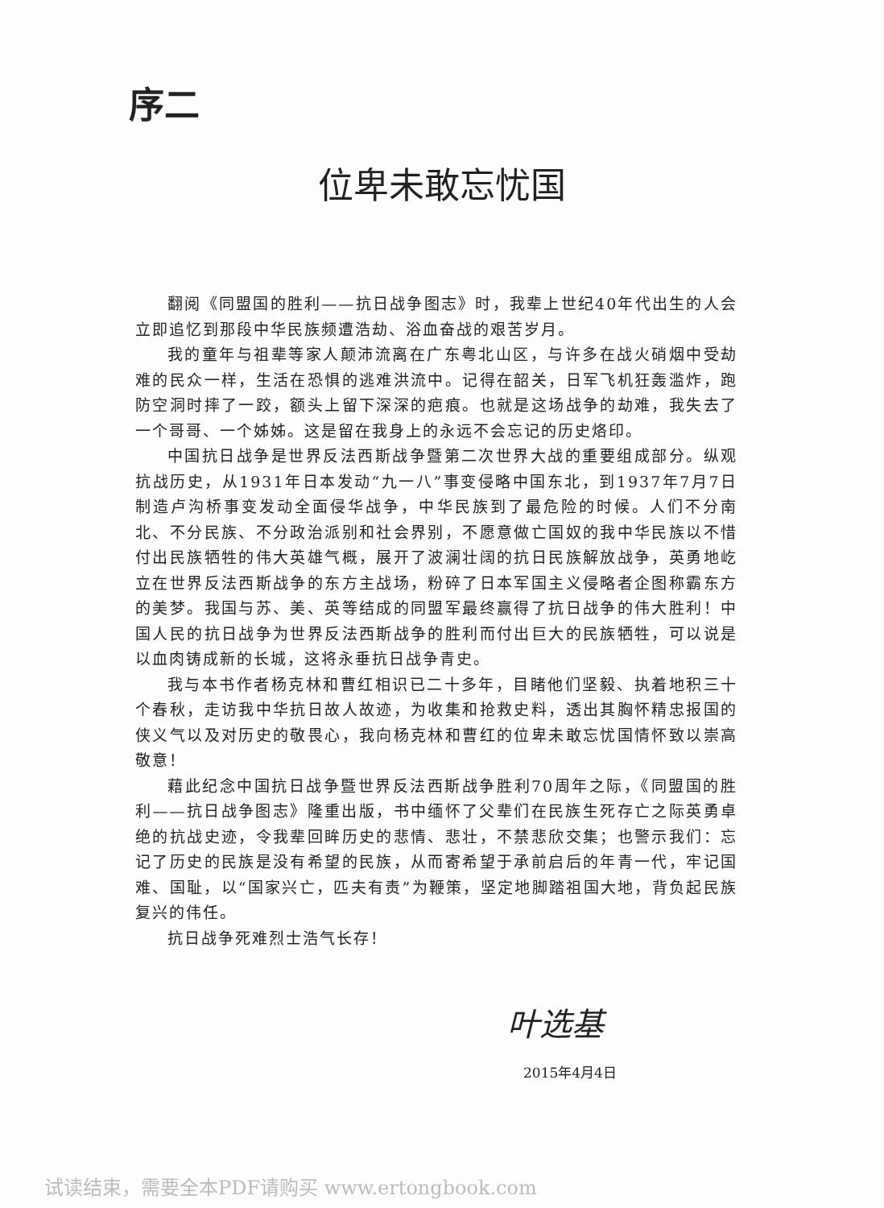序二
位卑未敢忘忧国
翻阅《同盟国的胜利——抗日战争图志》时，我辈上世纪40年代出生的人会立即追忆到那段中华民族频遭浩劫、浴血奋战的艰苦岁月。
我的童年与祖辈等家人颠沛流离在广东粤北山区，与许多在战火硝烟中受劫难的民众一样，生活在恐惧的逃难洪流中。记得在韶关，日军飞机狂轰滥炸，跑防空洞时摔了一跤，额头上留下深深的疤痕。也就是这场战争的劫难，我失去了一个哥哥、一个姊姊。这是留在我身上的永远不会忘记的历史烙印。
中国抗日战争是世界反法西斯战争暨第二次世界大战的重要组成部分。纵观抗战历史，从1931年日本发动“九一八”事变侵略中国东北，到1937年7月7日制造卢沟桥事变发动全面侵华战争，中华民族到了最危险的时候。人们不分南北、不分民族、不分政治派别和社会界别，不愿意做亡国奴的我中华民族以不惜付出民族牺牲的伟大英雄气概，展开了波澜壮阔的抗日民族解放战争，英勇地屹立在世界反法西斯战争的东方主战场，粉碎了日本军国主义侵略者企图称霸东方的美梦。我国与苏、美、英等结成的同盟军最终赢得了抗日战争的伟大胜利！中国人民的抗日战争为世界反法西斯战争的胜利而付出巨大的民族牺牲，可以说是以血肉铸成新的长城，这将永垂抗日战争青史。
我与本书作者杨克林和曹红相识已二十多年，目睹他们坚毅、执着地积三十个春秋，走访我中华抗日故人故迹，为收集和抢救史料，透出其胸怀精忠报国的侠义气以及对历史的敬畏心，我向杨克林和曹红的位卑未敢忘忧国情怀致以崇高敬意！
藉此纪念中国抗日战争暨世界反法西斯战争胜利70周年之际，《同盟国的胜利——抗日战争图志》隆重出版，书中缅怀了父辈们在民族生死存亡之际英勇卓绝的抗战史迹，令我辈回眸历史的悲情、悲壮，不禁悲欣交集；也警示我们：忘记了历史的民族是没有希望的民族，从而寄希望于承前启后的年青一代，牢记国难、国耻，以“国家兴亡，匹夫有责”为鞭策，坚定地脚踏祖国大地，背负起民族复兴的伟任。
抗日战争死难烈士浩气长存！
叶选基
2015年4月4日
试读结束，需要全本PDF请购买 www.ertongbook.com